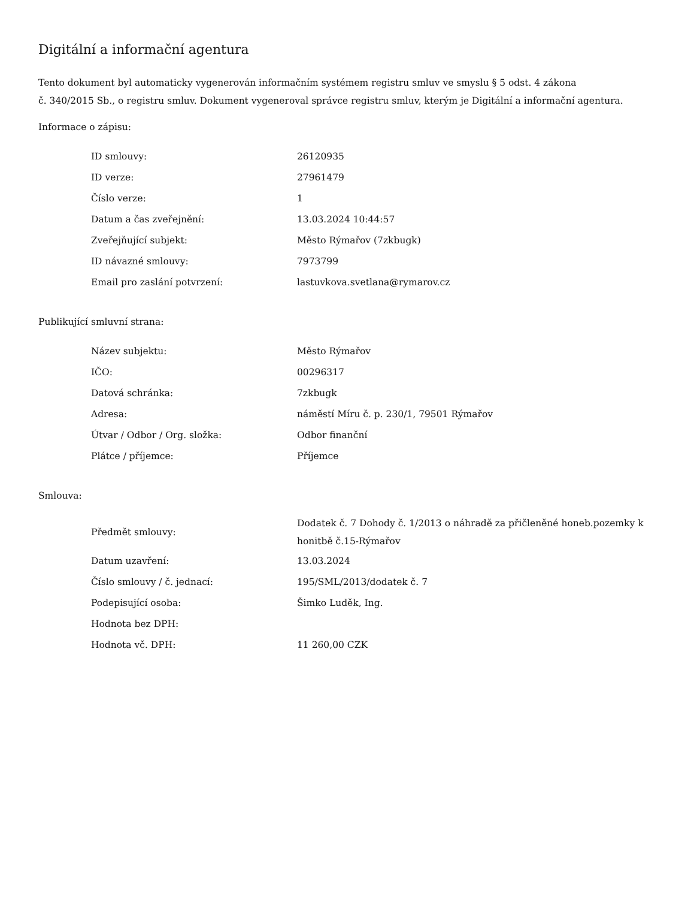Digitální a informační agentura
Tento dokument byl automaticky vygenerován informačním systémem registru smluv ve smyslu § 5 odst. 4 zákona
č. 340/2015 Sb., o registru smluv. Dokument vygeneroval správce registru smluv, kterým je Digitální a informační agentura.
Informace o zápisu:
| ID smlouvy: | 26120935 |
| ID verze: | 27961479 |
| Číslo verze: | 1 |
| Datum a čas zveřejnění: | 13.03.2024 10:44:57 |
| Zveřejňující subjekt: | Město Rýmařov (7zkbugk) |
| ID návazné smlouvy: | 7973799 |
| Email pro zaslání potvrzení: | lastuvkova.svetlana@rymarov.cz |
Publikující smluvní strana:
| Název subjektu: | Město Rýmařov |
| IČO: | 00296317 |
| Datová schránka: | 7zkbugk |
| Adresa: | náměstí Míru č. p. 230/1, 79501 Rýmařov |
| Útvar / Odbor / Org. složka: | Odbor finanční |
| Plátce / příjemce: | Příjemce |
Smlouva:
| Předmět smlouvy: | Dodatek č. 7 Dohody č. 1/2013 o náhradě za přičleněné honeb.pozemky k honitbě č.15-Rýmařov |
| Datum uzavření: | 13.03.2024 |
| Číslo smlouvy / č. jednací: | 195/SML/2013/dodatek č. 7 |
| Podepisující osoba: | Šimko Luděk, Ing. |
| Hodnota bez DPH: | |
| Hodnota vč. DPH: | 11 260,00 CZK |